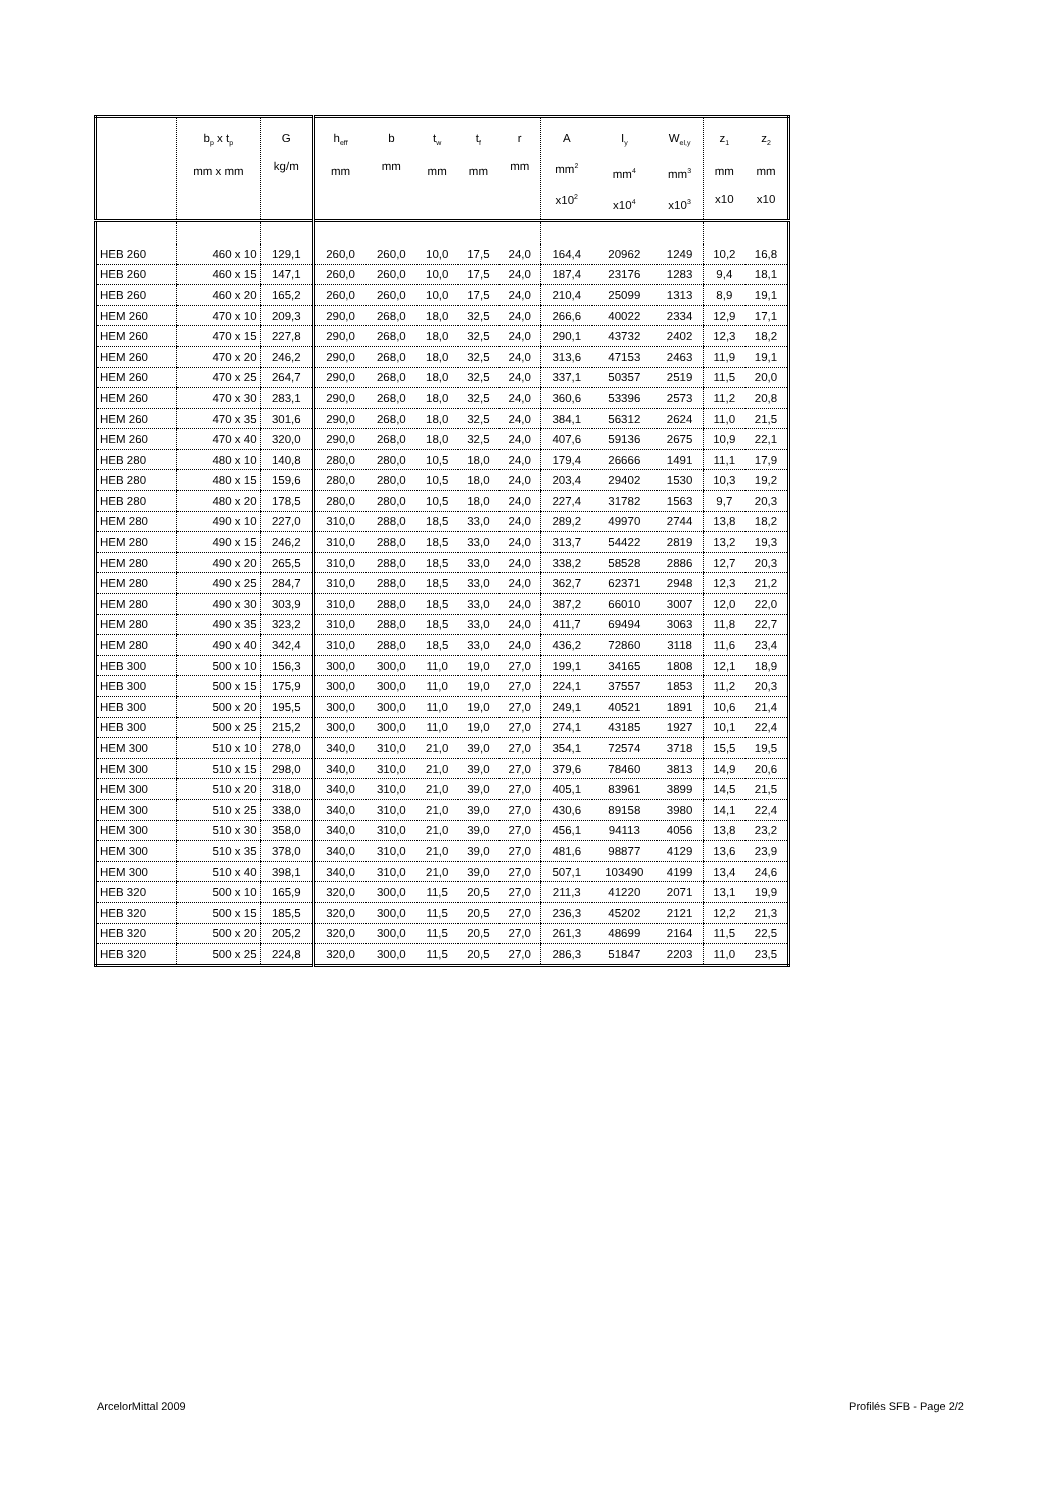| | b<sub>p</sub> x t<sub>p</sub> mm x mm | G kg/m | h<sub>eff</sub> mm | b mm | t<sub>w</sub> mm | t<sub>f</sub> mm | r mm | A mm<sup>2</sup> x10<sup>2</sup> | I<sub>y</sub> mm<sup>4</sup> x10<sup>4</sup> | W<sub>el,y</sub> mm<sup>3</sup> x10<sup>3</sup> | z<sub>1</sub> mm x10 | z<sub>2</sub> mm x10 |
| --- | --- | --- | --- | --- | --- | --- | --- | --- | --- | --- | --- | --- |
| HEB 260 | 460 x 10 | 129,1 | 260,0 | 260,0 | 10,0 | 17,5 | 24,0 | 164,4 | 20962 | 1249 | 10,2 | 16,8 |
| HEB 260 | 460 x 15 | 147,1 | 260,0 | 260,0 | 10,0 | 17,5 | 24,0 | 187,4 | 23176 | 1283 | 9,4 | 18,1 |
| HEB 260 | 460 x 20 | 165,2 | 260,0 | 260,0 | 10,0 | 17,5 | 24,0 | 210,4 | 25099 | 1313 | 8,9 | 19,1 |
| HEM 260 | 470 x 10 | 209,3 | 290,0 | 268,0 | 18,0 | 32,5 | 24,0 | 266,6 | 40022 | 2334 | 12,9 | 17,1 |
| HEM 260 | 470 x 15 | 227,8 | 290,0 | 268,0 | 18,0 | 32,5 | 24,0 | 290,1 | 43732 | 2402 | 12,3 | 18,2 |
| HEM 260 | 470 x 20 | 246,2 | 290,0 | 268,0 | 18,0 | 32,5 | 24,0 | 313,6 | 47153 | 2463 | 11,9 | 19,1 |
| HEM 260 | 470 x 25 | 264,7 | 290,0 | 268,0 | 18,0 | 32,5 | 24,0 | 337,1 | 50357 | 2519 | 11,5 | 20,0 |
| HEM 260 | 470 x 30 | 283,1 | 290,0 | 268,0 | 18,0 | 32,5 | 24,0 | 360,6 | 53396 | 2573 | 11,2 | 20,8 |
| HEM 260 | 470 x 35 | 301,6 | 290,0 | 268,0 | 18,0 | 32,5 | 24,0 | 384,1 | 56312 | 2624 | 11,0 | 21,5 |
| HEM 260 | 470 x 40 | 320,0 | 290,0 | 268,0 | 18,0 | 32,5 | 24,0 | 407,6 | 59136 | 2675 | 10,9 | 22,1 |
| HEB 280 | 480 x 10 | 140,8 | 280,0 | 280,0 | 10,5 | 18,0 | 24,0 | 179,4 | 26666 | 1491 | 11,1 | 17,9 |
| HEB 280 | 480 x 15 | 159,6 | 280,0 | 280,0 | 10,5 | 18,0 | 24,0 | 203,4 | 29402 | 1530 | 10,3 | 19,2 |
| HEB 280 | 480 x 20 | 178,5 | 280,0 | 280,0 | 10,5 | 18,0 | 24,0 | 227,4 | 31782 | 1563 | 9,7 | 20,3 |
| HEM 280 | 490 x 10 | 227,0 | 310,0 | 288,0 | 18,5 | 33,0 | 24,0 | 289,2 | 49970 | 2744 | 13,8 | 18,2 |
| HEM 280 | 490 x 15 | 246,2 | 310,0 | 288,0 | 18,5 | 33,0 | 24,0 | 313,7 | 54422 | 2819 | 13,2 | 19,3 |
| HEM 280 | 490 x 20 | 265,5 | 310,0 | 288,0 | 18,5 | 33,0 | 24,0 | 338,2 | 58528 | 2886 | 12,7 | 20,3 |
| HEM 280 | 490 x 25 | 284,7 | 310,0 | 288,0 | 18,5 | 33,0 | 24,0 | 362,7 | 62371 | 2948 | 12,3 | 21,2 |
| HEM 280 | 490 x 30 | 303,9 | 310,0 | 288,0 | 18,5 | 33,0 | 24,0 | 387,2 | 66010 | 3007 | 12,0 | 22,0 |
| HEM 280 | 490 x 35 | 323,2 | 310,0 | 288,0 | 18,5 | 33,0 | 24,0 | 411,7 | 69494 | 3063 | 11,8 | 22,7 |
| HEM 280 | 490 x 40 | 342,4 | 310,0 | 288,0 | 18,5 | 33,0 | 24,0 | 436,2 | 72860 | 3118 | 11,6 | 23,4 |
| HEB 300 | 500 x 10 | 156,3 | 300,0 | 300,0 | 11,0 | 19,0 | 27,0 | 199,1 | 34165 | 1808 | 12,1 | 18,9 |
| HEB 300 | 500 x 15 | 175,9 | 300,0 | 300,0 | 11,0 | 19,0 | 27,0 | 224,1 | 37557 | 1853 | 11,2 | 20,3 |
| HEB 300 | 500 x 20 | 195,5 | 300,0 | 300,0 | 11,0 | 19,0 | 27,0 | 249,1 | 40521 | 1891 | 10,6 | 21,4 |
| HEB 300 | 500 x 25 | 215,2 | 300,0 | 300,0 | 11,0 | 19,0 | 27,0 | 274,1 | 43185 | 1927 | 10,1 | 22,4 |
| HEM 300 | 510 x 10 | 278,0 | 340,0 | 310,0 | 21,0 | 39,0 | 27,0 | 354,1 | 72574 | 3718 | 15,5 | 19,5 |
| HEM 300 | 510 x 15 | 298,0 | 340,0 | 310,0 | 21,0 | 39,0 | 27,0 | 379,6 | 78460 | 3813 | 14,9 | 20,6 |
| HEM 300 | 510 x 20 | 318,0 | 340,0 | 310,0 | 21,0 | 39,0 | 27,0 | 405,1 | 83961 | 3899 | 14,5 | 21,5 |
| HEM 300 | 510 x 25 | 338,0 | 340,0 | 310,0 | 21,0 | 39,0 | 27,0 | 430,6 | 89158 | 3980 | 14,1 | 22,4 |
| HEM 300 | 510 x 30 | 358,0 | 340,0 | 310,0 | 21,0 | 39,0 | 27,0 | 456,1 | 94113 | 4056 | 13,8 | 23,2 |
| HEM 300 | 510 x 35 | 378,0 | 340,0 | 310,0 | 21,0 | 39,0 | 27,0 | 481,6 | 98877 | 4129 | 13,6 | 23,9 |
| HEM 300 | 510 x 40 | 398,1 | 340,0 | 310,0 | 21,0 | 39,0 | 27,0 | 507,1 | 103490 | 4199 | 13,4 | 24,6 |
| HEB 320 | 500 x 10 | 165,9 | 320,0 | 300,0 | 11,5 | 20,5 | 27,0 | 211,3 | 41220 | 2071 | 13,1 | 19,9 |
| HEB 320 | 500 x 15 | 185,5 | 320,0 | 300,0 | 11,5 | 20,5 | 27,0 | 236,3 | 45202 | 2121 | 12,2 | 21,3 |
| HEB 320 | 500 x 20 | 205,2 | 320,0 | 300,0 | 11,5 | 20,5 | 27,0 | 261,3 | 48699 | 2164 | 11,5 | 22,5 |
| HEB 320 | 500 x 25 | 224,8 | 320,0 | 300,0 | 11,5 | 20,5 | 27,0 | 286,3 | 51847 | 2203 | 11,0 | 23,5 |
ArcelorMittal 2009 Profilés SFB - Page 2/2